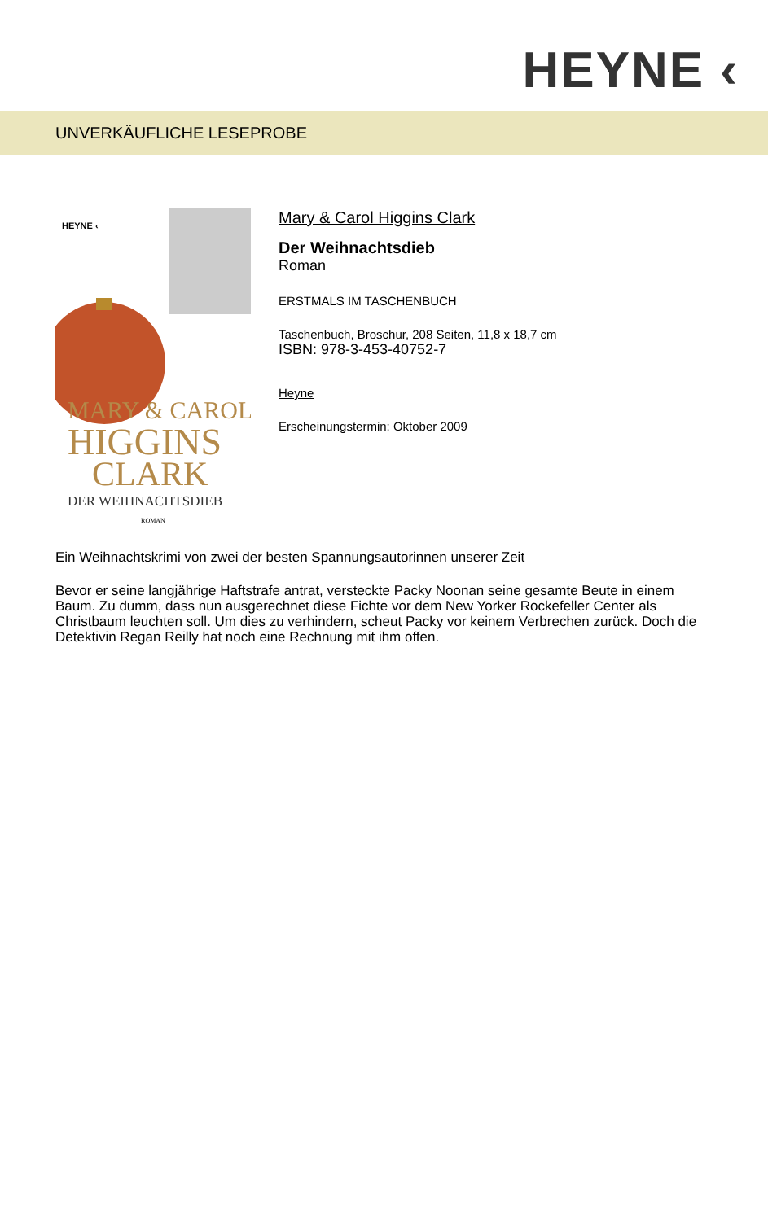HEYNE ‹
UNVERKÄUFLICHE LESEPROBE
HEYNE ‹
MARY & CAROL
HIGGINS
CLARK
DER WEIHNACHTSDIEB
ROMAN
Mary & Carol Higgins Clark
Der Weihnachtsdieb
Roman
ERSTMALS IM TASCHENBUCH
Taschenbuch, Broschur, 208 Seiten, 11,8 x 18,7 cm
ISBN: 978-3-453-40752-7
Heyne
Erscheinungstermin: Oktober 2009
Ein Weihnachtskrimi von zwei der besten Spannungsautorinnen unserer Zeit
Bevor er seine langjährige Haftstrafe antrat, versteckte Packy Noonan seine gesamte Beute in einem Baum. Zu dumm, dass nun ausgerechnet diese Fichte vor dem New Yorker Rockefeller Center als Christbaum leuchten soll. Um dies zu verhindern, scheut Packy vor keinem Verbrechen zurück. Doch die Detektivin Regan Reilly hat noch eine Rechnung mit ihm offen.